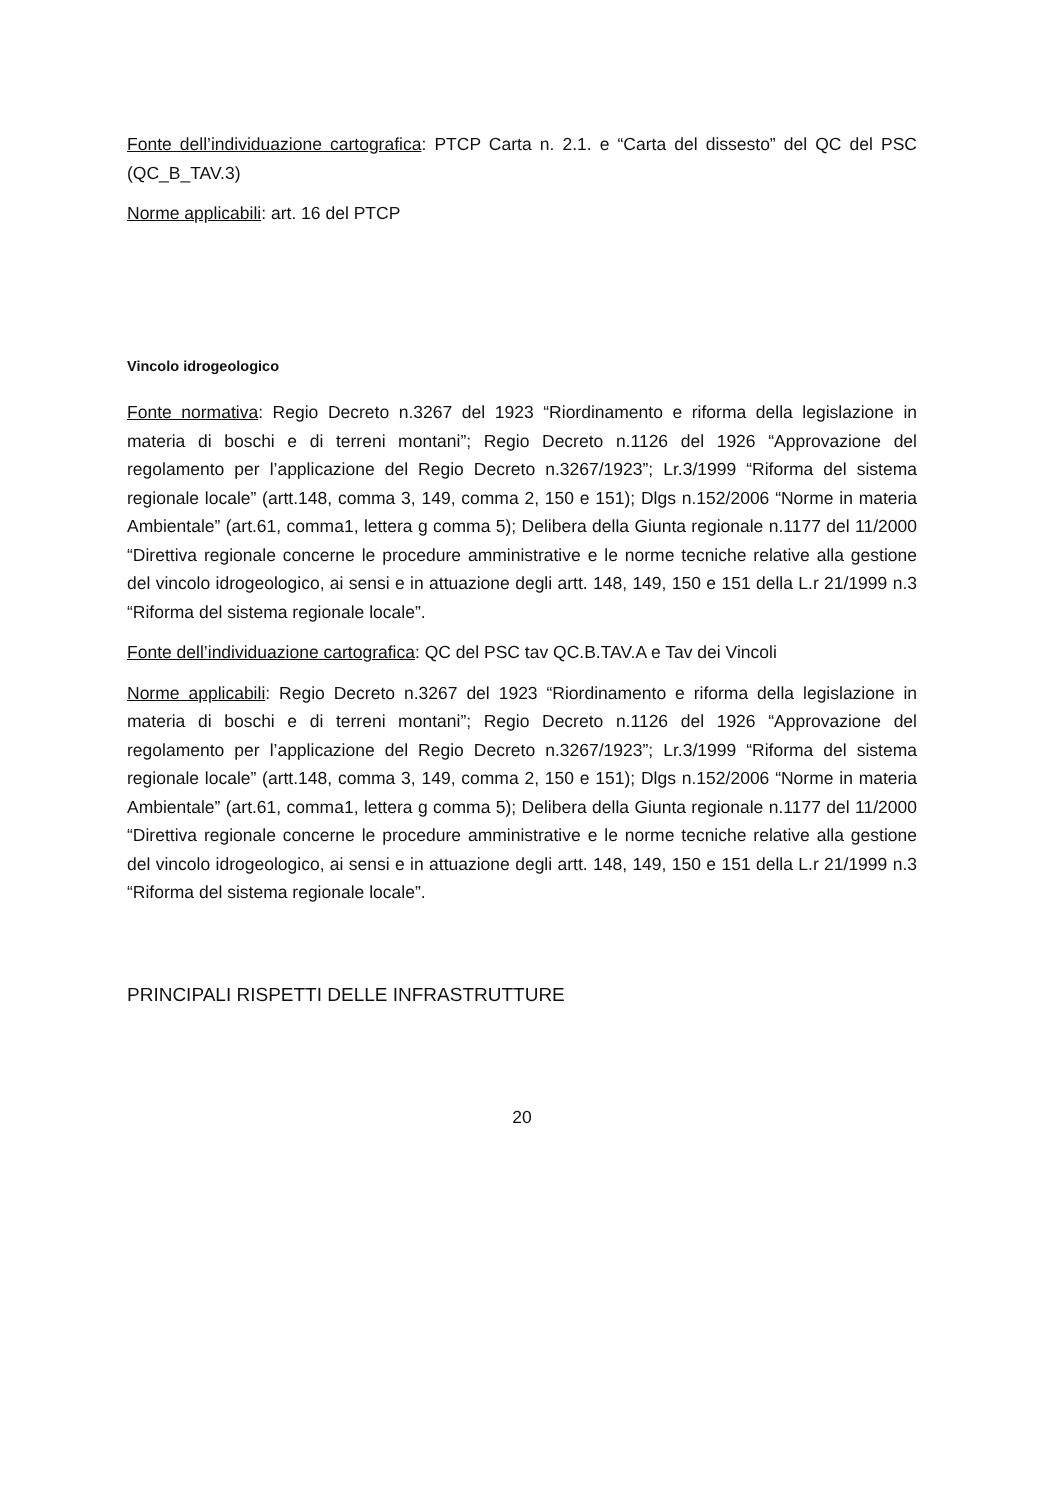Fonte dell’individuazione cartografica: PTCP Carta n. 2.1. e “Carta del dissesto” del QC del PSC (QC_B_TAV.3)
Norme applicabili: art. 16 del PTCP
Vincolo idrogeologico
Fonte normativa: Regio Decreto n.3267 del 1923 “Riordinamento e riforma della legislazione in materia di boschi e di terreni montani”; Regio Decreto n.1126 del 1926 “Approvazione del regolamento per l’applicazione del Regio Decreto n.3267/1923”; Lr.3/1999 “Riforma del sistema regionale locale” (artt.148, comma 3, 149, comma 2, 150 e 151); Dlgs n.152/2006 “Norme in materia Ambientale” (art.61, comma1, lettera g comma 5); Delibera della Giunta regionale n.1177 del 11/2000 “Direttiva regionale concerne le procedure amministrative e le norme tecniche relative alla gestione del vincolo idrogeologico, ai sensi e in attuazione degli artt. 148, 149, 150 e 151 della L.r 21/1999 n.3 “Riforma del sistema regionale locale”.
Fonte dell’individuazione cartografica: QC del PSC tav QC.B.TAV.A e Tav dei Vincoli
Norme applicabili: Regio Decreto n.3267 del 1923 “Riordinamento e riforma della legislazione in materia di boschi e di terreni montani”; Regio Decreto n.1126 del 1926 “Approvazione del regolamento per l’applicazione del Regio Decreto n.3267/1923”; Lr.3/1999 “Riforma del sistema regionale locale” (artt.148, comma 3, 149, comma 2, 150 e 151); Dlgs n.152/2006 “Norme in materia Ambientale” (art.61, comma1, lettera g comma 5); Delibera della Giunta regionale n.1177 del 11/2000 “Direttiva regionale concerne le procedure amministrative e le norme tecniche relative alla gestione del vincolo idrogeologico, ai sensi e in attuazione degli artt. 148, 149, 150 e 151 della L.r 21/1999 n.3 “Riforma del sistema regionale locale”.
PRINCIPALI RISPETTI DELLE INFRASTRUTTURE
20